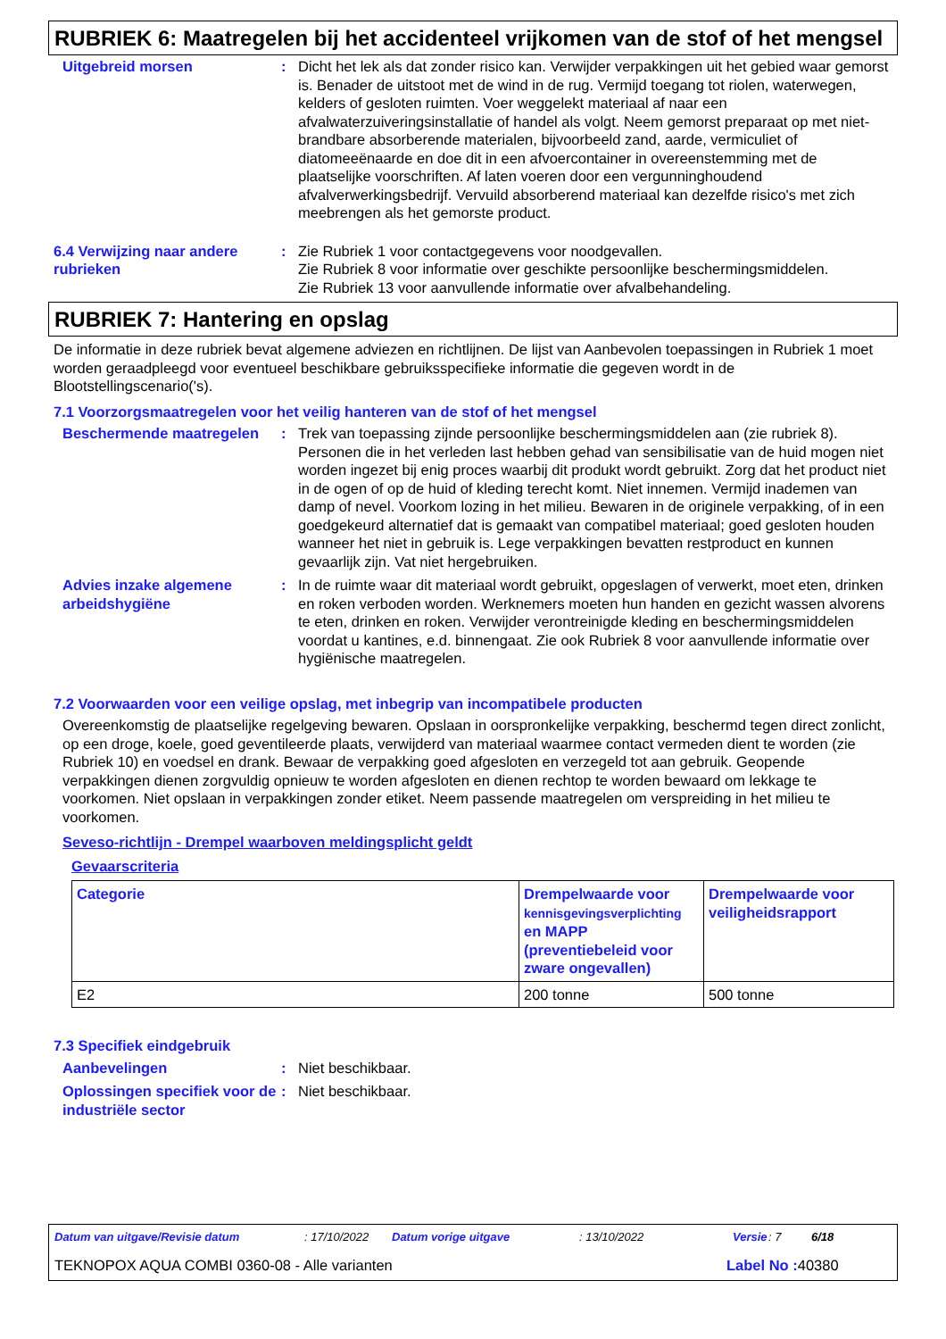RUBRIEK 6: Maatregelen bij het accidenteel vrijkomen van de stof of het mengsel
Uitgebreid morsen : Dicht het lek als dat zonder risico kan. Verwijder verpakkingen uit het gebied waar gemorst is. Benader de uitstoot met de wind in de rug. Vermijd toegang tot riolen, waterwegen, kelders of gesloten ruimten. Voer weggelekt materiaal af naar een afvalwaterzuiveringsinstallatie of handel als volgt. Neem gemorst preparaat op met niet-brandbare absorberende materialen, bijvoorbeeld zand, aarde, vermiculiet of diatomeeënaarde en doe dit in een afvoercontainer in overeenstemming met de plaatselijke voorschriften. Af laten voeren door een vergunninghoudend afvalverwerkingsbedrijf. Vervuild absorberend materiaal kan dezelfde risico's met zich meebrengen als het gemorste product.
6.4 Verwijzing naar andere rubrieken
: Zie Rubriek 1 voor contactgegevens voor noodgevallen.
Zie Rubriek 8 voor informatie over geschikte persoonlijke beschermingsmiddelen.
Zie Rubriek 13 voor aanvullende informatie over afvalbehandeling.
RUBRIEK 7: Hantering en opslag
De informatie in deze rubriek bevat algemene adviezen en richtlijnen. De lijst van Aanbevolen toepassingen in Rubriek 1 moet worden geraadpleegd voor eventueel beschikbare gebruiksspecifieke informatie die gegeven wordt in de Blootstellingscenario('s).
7.1 Voorzorgsmaatregelen voor het veilig hanteren van de stof of het mengsel
Beschermende maatregelen : Trek van toepassing zijnde persoonlijke beschermingsmiddelen aan (zie rubriek 8). Personen die in het verleden last hebben gehad van sensibilisatie van de huid mogen niet worden ingezet bij enig proces waarbij dit produkt wordt gebruikt. Zorg dat het product niet in de ogen of op de huid of kleding terecht komt. Niet innemen. Vermijd inademen van damp of nevel. Voorkom lozing in het milieu. Bewaren in de originele verpakking, of in een goedgekeurd alternatief dat is gemaakt van compatibel materiaal; goed gesloten houden wanneer het niet in gebruik is. Lege verpakkingen bevatten restproduct en kunnen gevaarlijk zijn. Vat niet hergebruiken.
Advies inzake algemene arbeidshygiëne
: In de ruimte waar dit materiaal wordt gebruikt, opgeslagen of verwerkt, moet eten, drinken en roken verboden worden. Werknemers moeten hun handen en gezicht wassen alvorens te eten, drinken en roken. Verwijder verontreinigde kleding en beschermingsmiddelen voordat u kantines, e.d. binnengaat. Zie ook Rubriek 8 voor aanvullende informatie over hygiënische maatregelen.
7.2 Voorwaarden voor een veilige opslag, met inbegrip van incompatibele producten
Overeenkomstig de plaatselijke regelgeving bewaren. Opslaan in oorspronkelijke verpakking, beschermd tegen direct zonlicht, op een droge, koele, goed geventileerde plaats, verwijderd van materiaal waarmee contact vermeden dient te worden (zie Rubriek 10) en voedsel en drank. Bewaar de verpakking goed afgesloten en verzegeld tot aan gebruik. Geopende verpakkingen dienen zorgvuldig opnieuw te worden afgesloten en dienen rechtop te worden bewaard om lekkage te voorkomen. Niet opslaan in verpakkingen zonder etiket. Neem passende maatregelen om verspreiding in het milieu te voorkomen.
Seveso-richtlijn - Drempel waarboven meldingsplicht geldt
Gevaarscriteria
| Categorie | Drempelwaarde voor kennisgevingsverplichting en MAPP (preventiebeleid voor zware ongevallen) | Drempelwaarde voor veiligheidsrapport |
| --- | --- | --- |
| E2 | 200 tonne | 500 tonne |
7.3 Specifiek eindgebruik
Aanbevelingen : Niet beschikbaar.
Oplossingen specifiek voor de industriële sector
: Niet beschikbaar.
Datum van uitgave/Revisie datum: 17/10/2022 Datum vorige uitgave: 13/10/2022 Versie: 7 6/18
TEKNOPOX AQUA COMBI 0360-08 - Alle varianten Label No : 40380